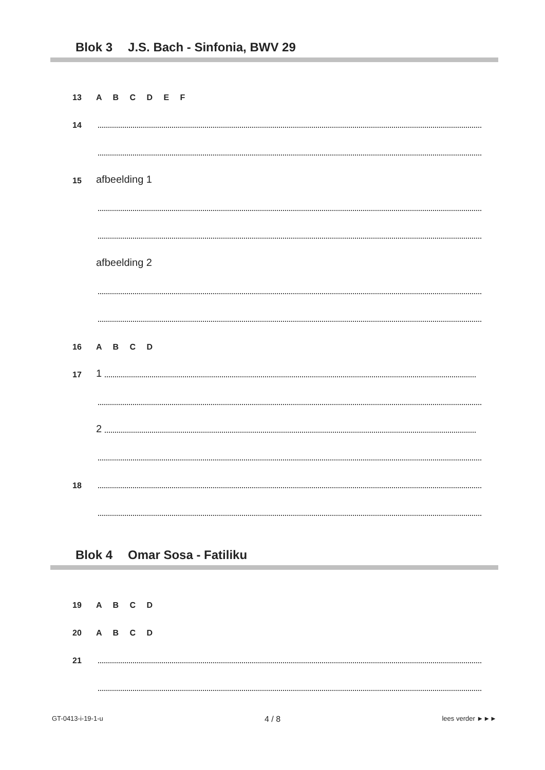Blok 3 J.S. Bach - Sinfonia, BWV 29
13
A B C D E F
14
15
afbeelding 1
afbeelding 2
16
A B C D
17
1
2
18
Blok 4 Omar Sosa - Fatiliku
19
A B C D
20
A B C D
21
GT-0413-i-19-1-u 4 / 8 lees verder ►►►